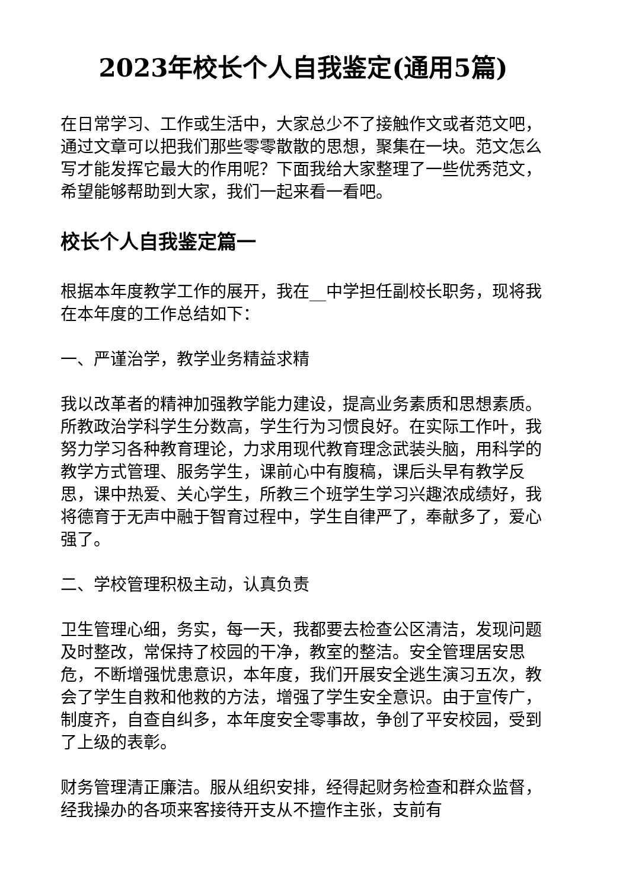2023年校长个人自我鉴定(通用5篇)
在日常学习、工作或生活中，大家总少不了接触作文或者范文吧，通过文章可以把我们那些零零散散的思想，聚集在一块。范文怎么写才能发挥它最大的作用呢？下面我给大家整理了一些优秀范文，希望能够帮助到大家，我们一起来看一看吧。
校长个人自我鉴定篇一
根据本年度教学工作的展开，我在__中学担任副校长职务，现将我在本年度的工作总结如下：
一、严谨治学，教学业务精益求精
我以改革者的精神加强教学能力建设，提高业务素质和思想素质。所教政治学科学生分数高，学生行为习惯良好。在实际工作叶，我努力学习各种教育理论，力求用现代教育理念武装头脑，用科学的教学方式管理、服务学生，课前心中有腹稿，课后头早有教学反思，课中热爱、关心学生，所教三个班学生学习兴趣浓成绩好，我将德育于无声中融于智育过程中，学生自律严了，奉献多了，爱心强了。
二、学校管理积极主动，认真负责
卫生管理心细，务实，每一天，我都要去检查公区清洁，发现问题及时整改，常保持了校园的干净，教室的整洁。安全管理居安思危，不断增强忧患意识，本年度，我们开展安全逃生演习五次，教会了学生自救和他救的方法，增强了学生安全意识。由于宣传广，制度齐，自查自纠多，本年度安全零事故，争创了平安校园，受到了上级的表彰。
财务管理清正廉洁。服从组织安排，经得起财务检查和群众监督，经我操办的各项来客接待开支从不擅作主张，支前有